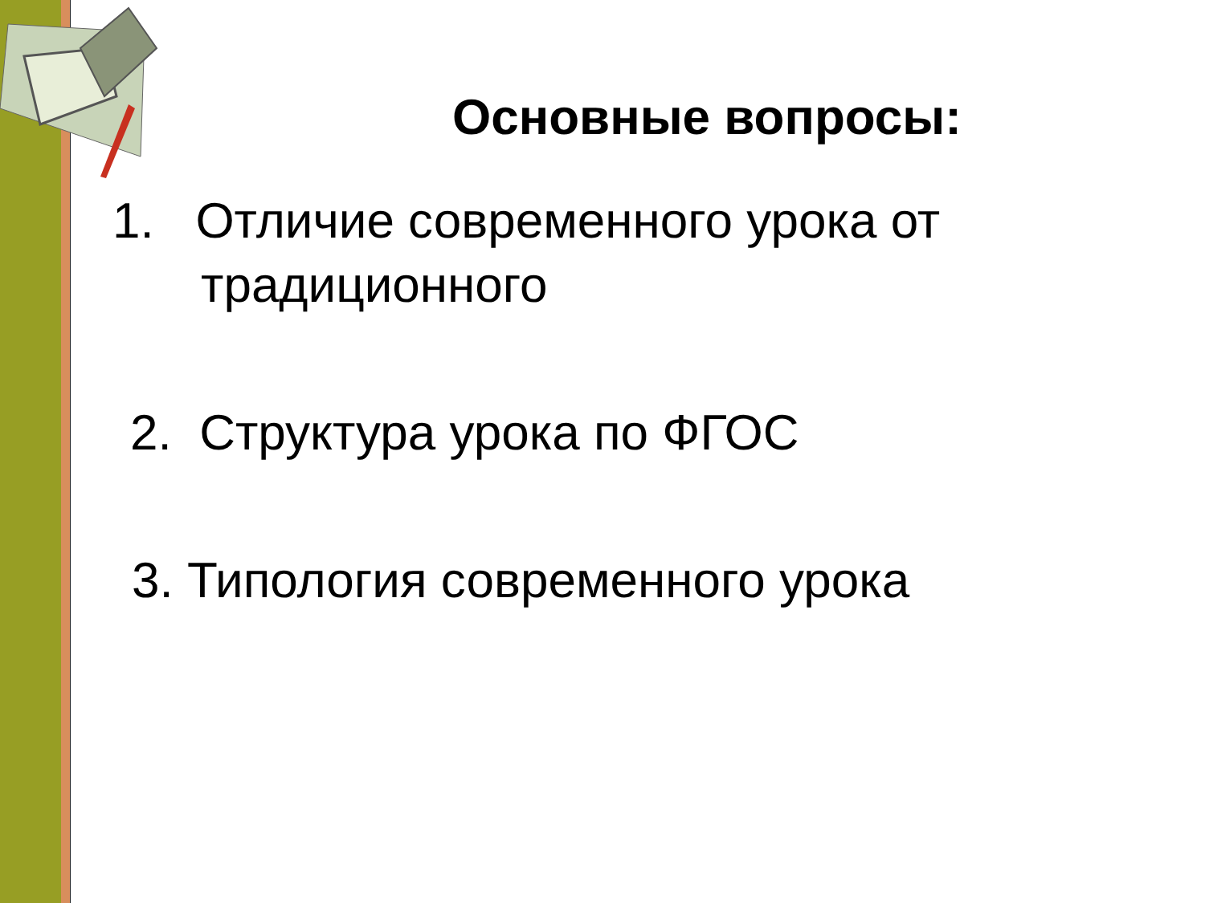Основные вопросы:
1. Отличие современного урока от
традиционного
2. Структура урока по ФГОС
3. Типология современного урока